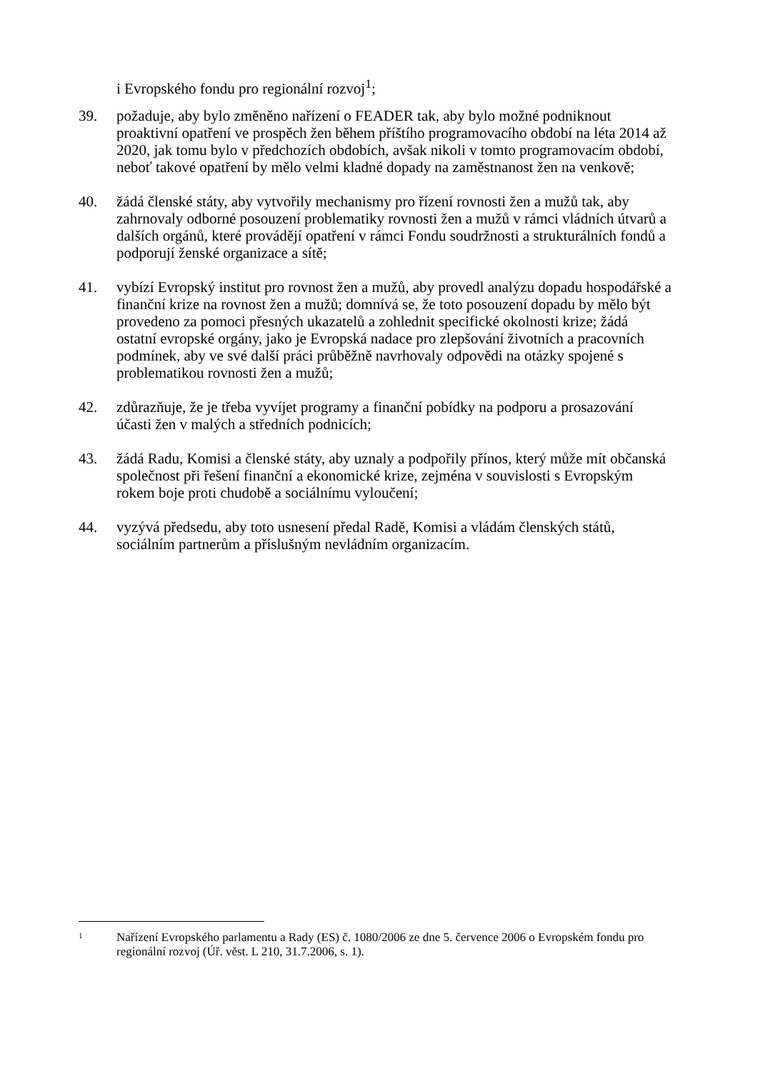i Evropského fondu pro regionální rozvoj<sup>1</sup>;
39. požaduje, aby bylo změněno nařízení o FEADER tak, aby bylo možné podniknout proaktivní opatření ve prospěch žen během příštího programovacího období na léta 2014 až 2020, jak tomu bylo v předchozích obdobích, avšak nikoli v tomto programovacím období, neboť takové opatření by mělo velmi kladné dopady na zaměstnanost žen na venkově;
40. žádá členské státy, aby vytvořily mechanismy pro řízení rovnosti žen a mužů tak, aby zahrnovaly odborné posouzení problematiky rovnosti žen a mužů v rámci vládních útvarů a dalších orgánů, které provádějí opatření v rámci Fondu soudržnosti a strukturálních fondů a podporují ženské organizace a sítě;
41. vybízí Evropský institut pro rovnost žen a mužů, aby provedl analýzu dopadu hospodářské a finanční krize na rovnost žen a mužů; domnívá se, že toto posouzení dopadu by mělo být provedeno za pomoci přesných ukazatelů a zohlednit specifické okolnosti krize; žádá ostatní evropské orgány, jako je Evropská nadace pro zlepšování životních a pracovních podmínek, aby ve své další práci průběžně navrhovaly odpovědi na otázky spojené s problematikou rovnosti žen a mužů;
42. zdůrazňuje, že je třeba vyvíjet programy a finanční pobídky na podporu a prosazování účasti žen v malých a středních podnicích;
43. žádá Radu, Komisi a členské státy, aby uznaly a podpořily přínos, který může mít občanská společnost při řešení finanční a ekonomické krize, zejména v souvislosti s Evropským rokem boje proti chudobě a sociálnímu vyloučení;
44. vyzývá předsedu, aby toto usnesení předal Radě, Komisi a vládám členských států, sociálním partnerům a příslušným nevládním organizacím.
1
Nařízení Evropského parlamentu a Rady (ES) č. 1080/2006 ze dne 5. července 2006 o Evropském fondu pro regionální rozvoj (Úř. věst. L 210, 31.7.2006, s. 1).